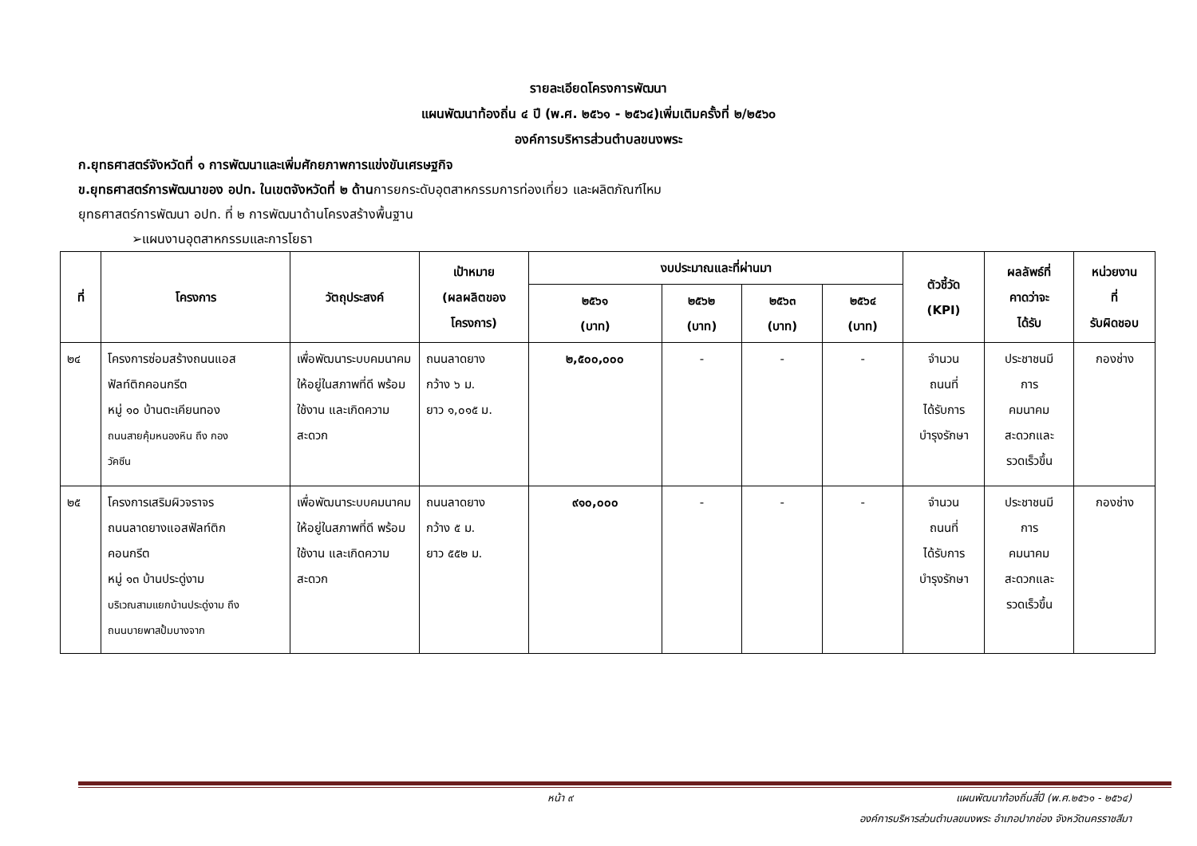รายละเอียดโครงการพัฒนา
แผนพัฒนาท้องถิ่น ๔ ปี (พ.ศ. ๒๕๖๑ - ๒๕๖๔)เพิ่มเติมครั้งที่ ๒/๒๕๖๐
องค์การบริหารส่วนตำบลขนงพระ
ก.ยุทธศาสตร์จังหวัดที่ ๑ การพัฒนาและเพิ่มศักยภาพการแข่งขันเศรษฐกิจ
ข.ยุทธศาสตร์การพัฒนาของ อปท. ในเขตจังหวัดที่ ๒ ด้านการยกระดับอุตสาหกรรมการท่องเที่ยว และผลิตภัณฑ์ไหม
ยุทธศาสตร์การพัฒนา อปท. ที่ ๒ การพัฒนาด้านโครงสร้างพื้นฐาน
➢แผนงานอุตสาหกรรมและการโยธา
| ที่ | โครงการ | วัตถุประสงค์ | เป้าหมาย (ผลผลิตของ โครงการ) | งบประมาณและที่ผ่านมา | | | | ตัวชี้วัด (KPI) | ผลลัพธ์ที่ คาดว่าจะ ได้รับ | หน่วยงาน ที่ รับผิดชอบ |
| --- | --- | --- | --- | --- | --- | --- | --- | --- | --- | --- |
| | | | | ๒๕๖๑ (บาท) | ๒๕๖๒ (บาท) | ๒๕๖๓ (บาท) | ๒๕๖๔ (บาท) | | | |
| ๒๔ | โครงการซ่อมสร้างถนนแอส ฟัลท์ติกคอนกรีต หมู่ ๑๐ บ้านตะเคียนทอง ถนนสายคุ้มหนองหิน ถึง กอง วัคซีน | เพื่อพัฒนาระบบคมนาคมให้อยู่ในสภาพที่ดี พร้อมใช้งาน และเกิดความสะดวก | ถนนลาดยาง กว้าง ๖ ม. ยาว ๑,๐๑๕ ม. | ๒,๕๐๐,๐๐๐ | - | - | - | จำนวน ถนนที่ ได้รับการ บำรุงรักษา | ประชาชนมี การ คมนาคม สะดวกและ รวดเร็วขึ้น | กองช่าง |
| ๒๕ | โครงการเสริมผิวจราจร ถนนลาดยางแอสฟัลท์ติก คอนกรีต หมู่ ๑๓ บ้านประดู่งาม บริเวณสามแยกบ้านประดู่งาม ถึง ถนนบายพาสปั้มบางจาก | เพื่อพัฒนาระบบคมนาคมให้อยู่ในสภาพที่ดี พร้อมใช้งาน และเกิดความสะดวก | ถนนลาดยาง กว้าง ๕ ม. ยาว ๕๕๒ ม. | ๙๑๐,๐๐๐ | - | - | - | จำนวน ถนนที่ ได้รับการ บำรุงรักษา | ประชาชนมี การ คมนาคม สะดวกและ รวดเร็วขึ้น | กองช่าง |
หน้า ๙ แผนพัฒนาท้องถิ่นสี่ปี (พ.ศ.๒๕๖๑ - ๒๕๖๔)
องค์การบริหารส่วนตำบลขนงพระ อำเภอปากช่อง จังหวัดนครราชสีมา